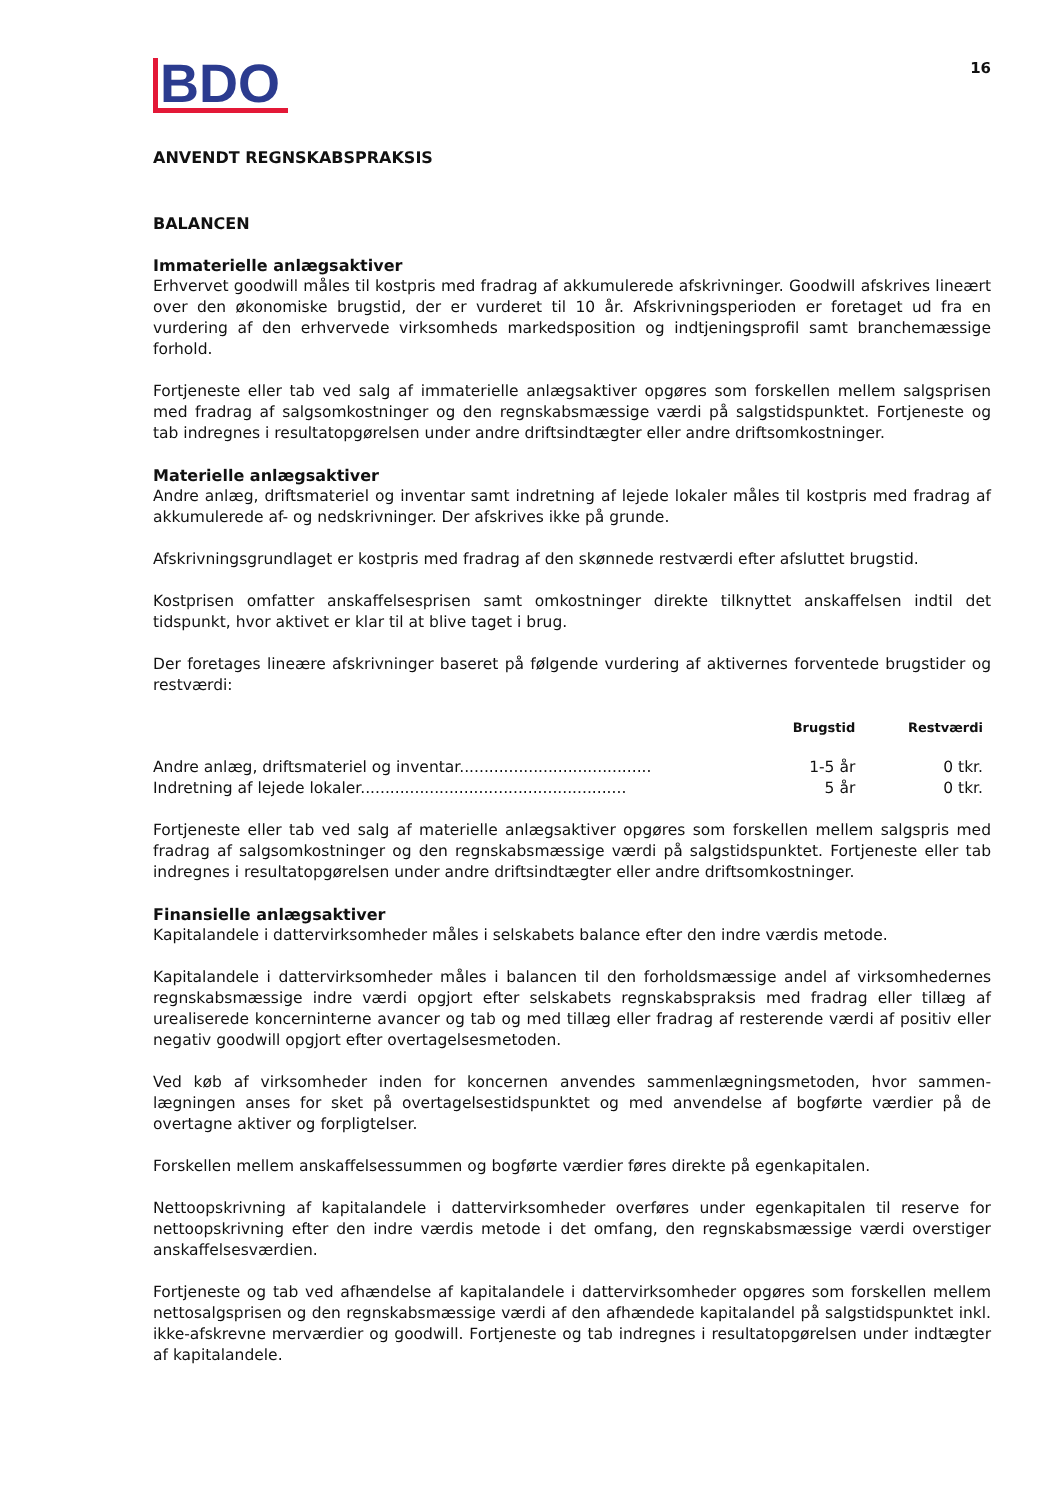BDO
16
ANVENDT REGNSKABSPRAKSIS
BALANCEN
Immaterielle anlægsaktiver
Erhvervet goodwill måles til kostpris med fradrag af akkumulerede afskrivninger. Goodwill afskrives lineært over den økonomiske brugstid, der er vurderet til 10 år. Afskrivningsperioden er foretaget ud fra en vurdering af den erhvervede virksomheds markedsposition og indtjeningsprofil samt branchemæssige forhold.
Fortjeneste eller tab ved salg af immaterielle anlægsaktiver opgøres som forskellen mellem salgsprisen med fradrag af salgsomkostninger og den regnskabsmæssige værdi på salgstidspunktet. Fortjeneste og tab indregnes i resultatopgørelsen under andre driftsindtægter eller andre driftsomkostninger.
Materielle anlægsaktiver
Andre anlæg, driftsmateriel og inventar samt indretning af lejede lokaler måles til kostpris med fradrag af akkumulerede af- og nedskrivninger. Der afskrives ikke på grunde.
Afskrivningsgrundlaget er kostpris med fradrag af den skønnede restværdi efter afsluttet brugstid.
Kostprisen omfatter anskaffelsesprisen samt omkostninger direkte tilknyttet anskaffelsen indtil det tidspunkt, hvor aktivet er klar til at blive taget i brug.
Der foretages lineære afskrivninger baseret på følgende vurdering af aktivernes forventede brugstider og restværdi:
| | Brugstid | Restværdi |
| --- | --- | --- |
| Andre anlæg, driftsmateriel og inventar....................................... | 1-5 år | 0 tkr. |
| Indretning af lejede lokaler...................................................... | 5 år | 0 tkr. |
Fortjeneste eller tab ved salg af materielle anlægsaktiver opgøres som forskellen mellem salgspris med fradrag af salgsomkostninger og den regnskabsmæssige værdi på salgstidspunktet. Fortjeneste eller tab indregnes i resultatopgørelsen under andre driftsindtægter eller andre driftsomkostninger.
Finansielle anlægsaktiver
Kapitalandele i dattervirksomheder måles i selskabets balance efter den indre værdis metode.
Kapitalandele i dattervirksomheder måles i balancen til den forholdsmæssige andel af virksomhedernes regnskabsmæssige indre værdi opgjort efter selskabets regnskabspraksis med fradrag eller tillæg af urealiserede koncerninterne avancer og tab og med tillæg eller fradrag af resterende værdi af positiv eller negativ goodwill opgjort efter overtagelsesmetoden.
Ved køb af virksomheder inden for koncernen anvendes sammenlægningsmetoden, hvor sammen-lægningen anses for sket på overtagelsestidspunktet og med anvendelse af bogførte værdier på de overtagne aktiver og forpligtelser.
Forskellen mellem anskaffelsessummen og bogførte værdier føres direkte på egenkapitalen.
Nettoopskrivning af kapitalandele i dattervirksomheder overføres under egenkapitalen til reserve for nettoopskrivning efter den indre værdis metode i det omfang, den regnskabsmæssige værdi overstiger anskaffelsesværdien.
Fortjeneste og tab ved afhændelse af kapitalandele i dattervirksomheder opgøres som forskellen mellem nettosalgsprisen og den regnskabsmæssige værdi af den afhændede kapitalandel på salgstidspunktet inkl. ikke-afskrevne merværdier og goodwill. Fortjeneste og tab indregnes i resultatopgørelsen under indtægter af kapitalandele.